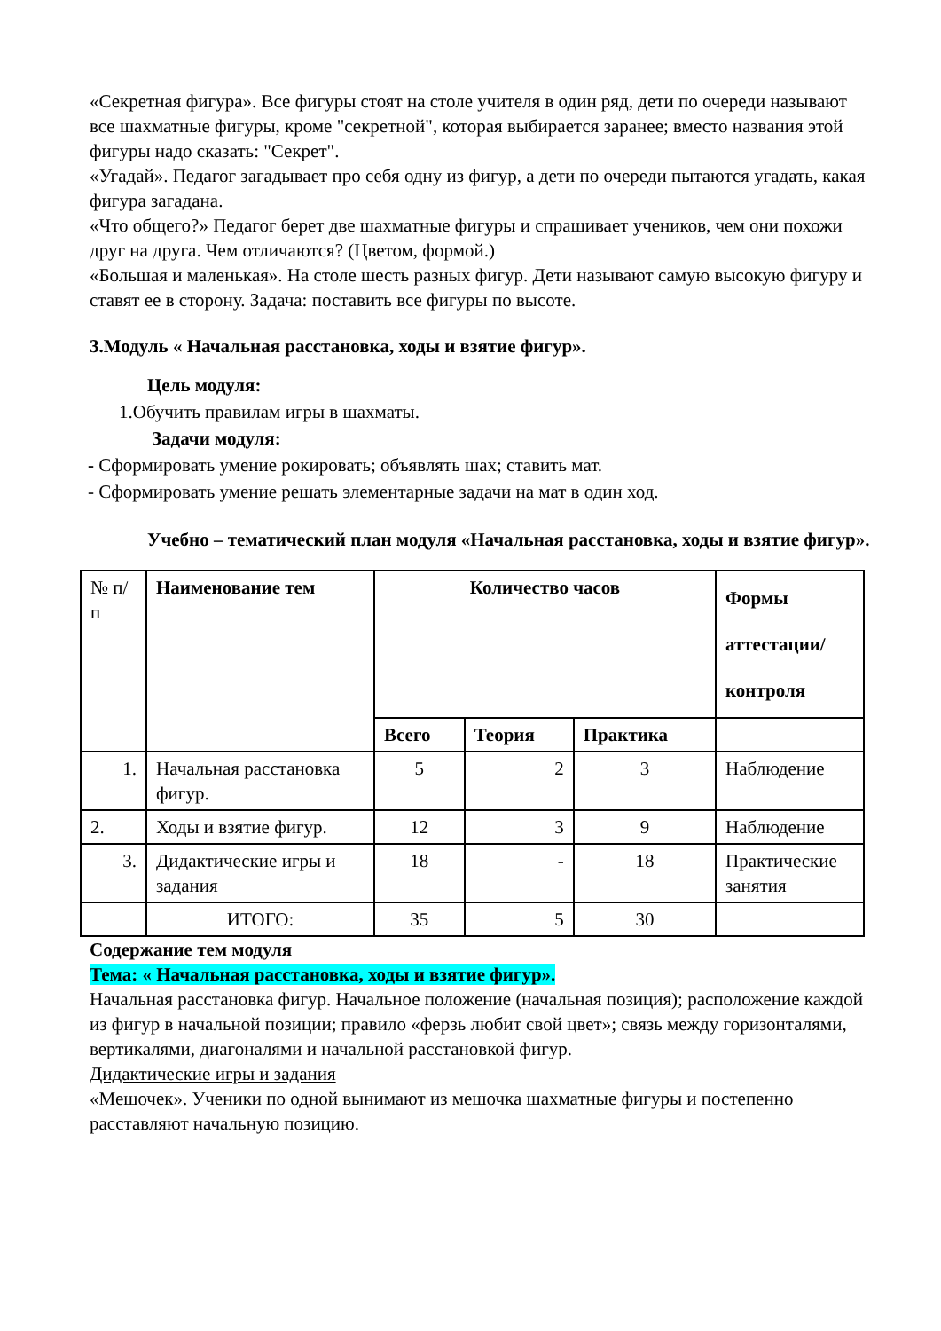«Секретная фигура». Все фигуры стоят на столе учителя в один ряд, дети по очереди называют все шахматные фигуры, кроме "секретной", которая выбирается заранее; вместо названия этой фигуры надо сказать: "Секрет".
«Угадай». Педагог загадывает про себя одну из фигур, а дети по очереди пытаются угадать, какая фигура загадана.
«Что общего?» Педагог берет две шахматные фигуры и спрашивает учеников, чем они похожи друг на друга. Чем отличаются? (Цветом, формой.)
«Большая и маленькая». На столе шесть разных фигур. Дети называют самую высокую фигуру и ставят ее в сторону. Задача: поставить все фигуры по высоте.
3.Модуль « Начальная расстановка, ходы и взятие фигур».
Цель модуля:
1.Обучить правилам игры в шахматы.
Задачи модуля:
- Сформировать умение рокировать; объявлять шах; ставить мат.
- Сформировать умение решать элементарные задачи на мат в один ход.
Учебно – тематический план модуля «Начальная расстановка, ходы и взятие фигур».
| № п/п | Наименование тем | Количество часов | | | Формы аттестации/ контроля |
| | | Всего | Теория | Практика | |
| 1. | Начальная расстановка фигур. | 5 | 2 | 3 | Наблюдение |
| 2. | Ходы и взятие фигур. | 12 | 3 | 9 | Наблюдение |
| 3. | Дидактические игры и задания | 18 | - | 18 | Практические занятия |
| | ИТОГО: | 35 | 5 | 30 | |
Содержание тем модуля
Тема: « Начальная расстановка, ходы и взятие фигур».
Начальная расстановка фигур. Начальное положение (начальная позиция); расположение каждой из фигур в начальной позиции; правило «ферзь любит свой цвет»; связь между горизонталями, вертикалями, диагоналями и начальной расстановкой фигур.
Дидактические игры и задания
«Мешочек». Ученики по одной вынимают из мешочка шахматные фигуры и постепенно расставляют начальную позицию.